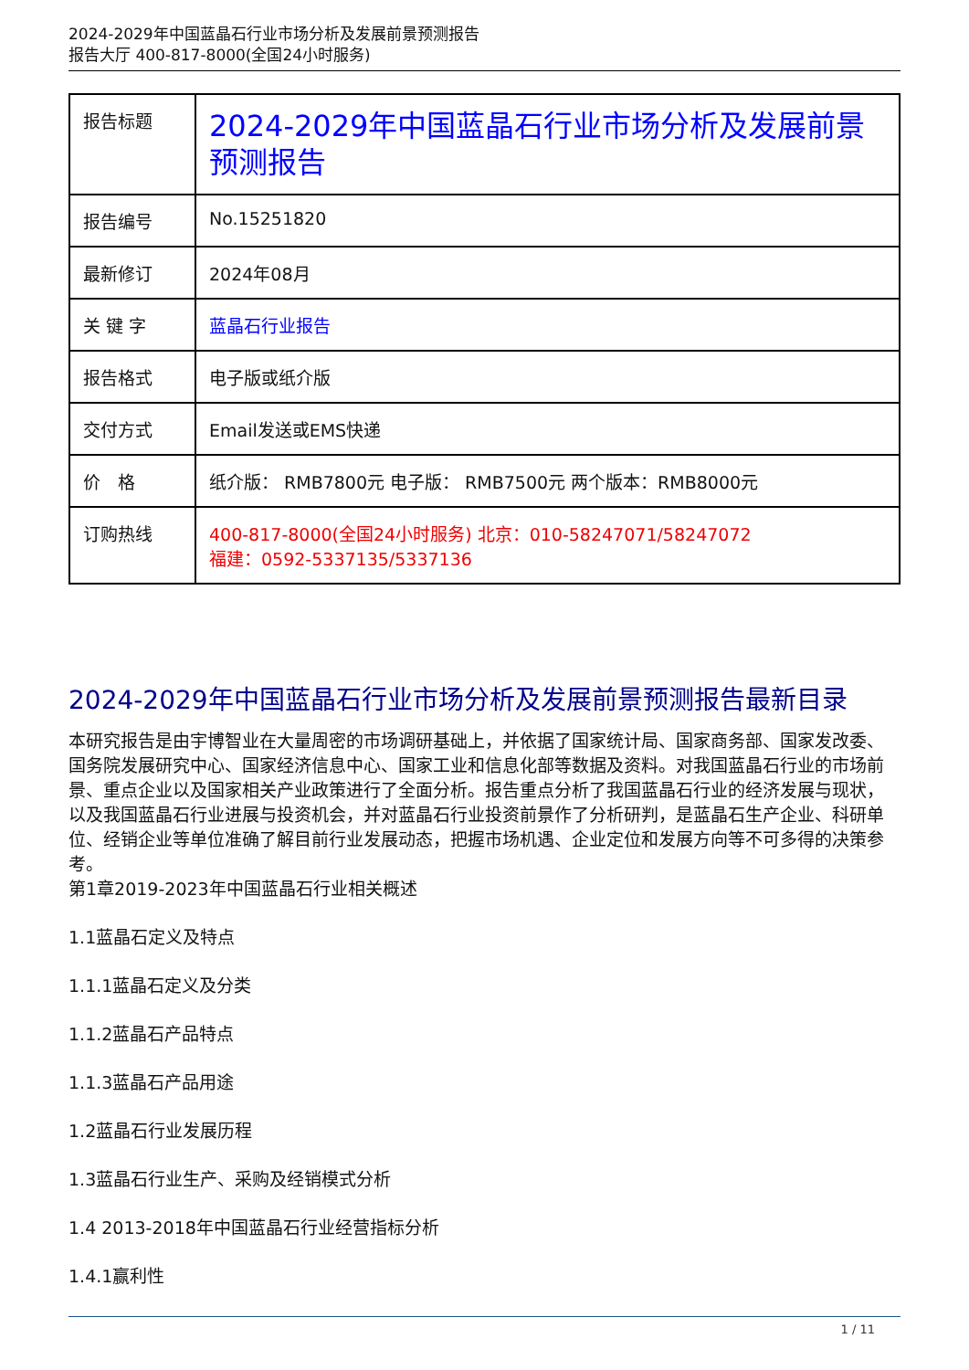2024-2029年中国蓝晶石行业市场分析及发展前景预测报告
报告大厅 400-817-8000(全国24小时服务)
| 报告标题 | 2024-2029年中国蓝晶石行业市场分析及发展前景预测报告 |
| 报告编号 | No.15251820 |
| 最新修订 | 2024年08月 |
| 关 键 字 | 蓝晶石行业报告 |
| 报告格式 | 电子版或纸介版 |
| 交付方式 | Email发送或EMS快递 |
| 价 格 | 纸介版： RMB7800元 电子版： RMB7500元 两个版本：RMB8000元 |
| 订购热线 | 400-817-8000(全国24小时服务) 北京：010-58247071/58247072 福建：0592-5337135/5337136 |
2024-2029年中国蓝晶石行业市场分析及发展前景预测报告最新目录
本研究报告是由宇博智业在大量周密的市场调研基础上，并依据了国家统计局、国家商务部、国家发改委、国务院发展研究中心、国家经济信息中心、国家工业和信息化部等数据及资料。对我国蓝晶石行业的市场前景、重点企业以及国家相关产业政策进行了全面分析。报告重点分析了我国蓝晶石行业的经济发展与现状，以及我国蓝晶石行业进展与投资机会，并对蓝晶石行业投资前景作了分析研判，是蓝晶石生产企业、科研单位、经销企业等单位准确了解目前行业发展动态，把握市场机遇、企业定位和发展方向等不可多得的决策参考。
第1章2019-2023年中国蓝晶石行业相关概述
1.1蓝晶石定义及特点
1.1.1蓝晶石定义及分类
1.1.2蓝晶石产品特点
1.1.3蓝晶石产品用途
1.2蓝晶石行业发展历程
1.3蓝晶石行业生产、采购及经销模式分析
1.4 2013-2018年中国蓝晶石行业经营指标分析
1.4.1赢利性
1 / 11